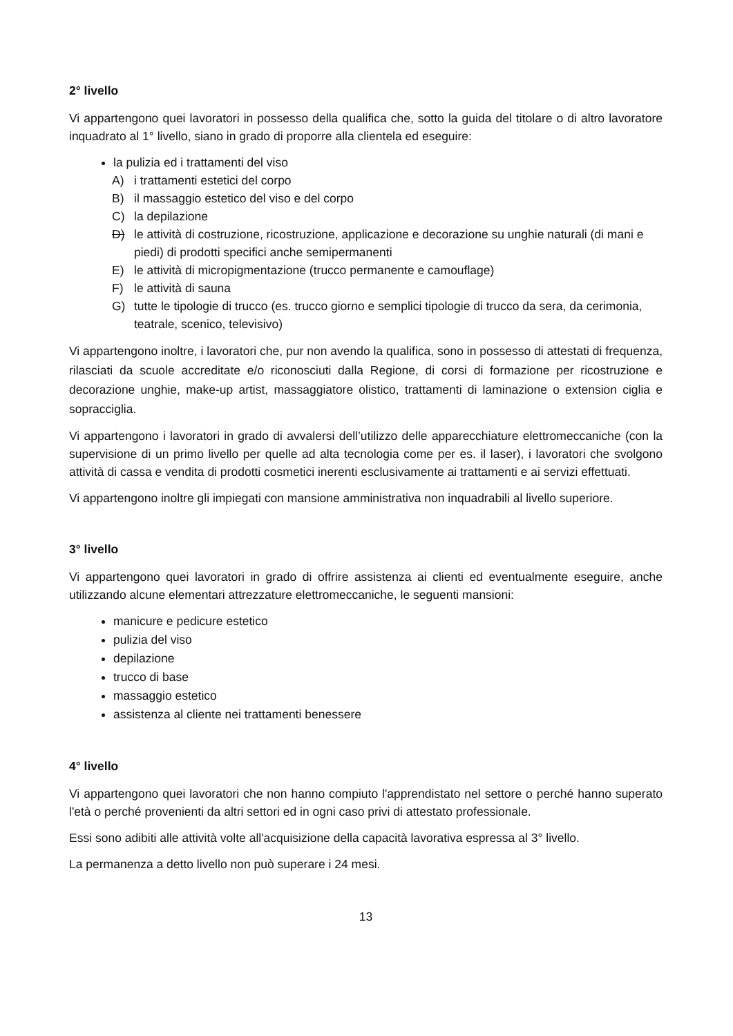2° livello
Vi appartengono quei lavoratori in possesso della qualifica che, sotto la guida del titolare o di altro lavoratore inquadrato al 1° livello, siano in grado di proporre alla clientela ed eseguire:
la pulizia ed i trattamenti del viso
A) i trattamenti estetici del corpo
B) il massaggio estetico del viso e del corpo
C) la depilazione
D) le attività di costruzione, ricostruzione, applicazione e decorazione su unghie naturali (di mani e piedi) di prodotti specifici anche semipermanenti
E) le attività di micropigmentazione (trucco permanente e camouflage)
F) le attività di sauna
G) tutte le tipologie di trucco (es. trucco giorno e semplici tipologie di trucco da sera, da cerimonia, teatrale, scenico, televisivo)
Vi appartengono inoltre, i lavoratori che, pur non avendo la qualifica, sono in possesso di attestati di frequenza, rilasciati da scuole accreditate e/o riconosciuti dalla Regione, di corsi di formazione per ricostruzione e decorazione unghie, make-up artist, massaggiatore olistico, trattamenti di laminazione o extension ciglia e sopracciglia.
Vi appartengono i lavoratori in grado di avvalersi dell’utilizzo delle apparecchiature elettromeccaniche (con la supervisione di un primo livello per quelle ad alta tecnologia come per es. il laser), i lavoratori che svolgono attività di cassa e vendita di prodotti cosmetici inerenti esclusivamente ai trattamenti e ai servizi effettuati.
Vi appartengono inoltre gli impiegati con mansione amministrativa non inquadrabili al livello superiore.
3° livello
Vi appartengono quei lavoratori in grado di offrire assistenza ai clienti ed eventualmente eseguire, anche utilizzando alcune elementari attrezzature elettromeccaniche, le seguenti mansioni:
manicure e pedicure estetico
pulizia del viso
depilazione
trucco di base
massaggio estetico
assistenza al cliente nei trattamenti benessere
4° livello
Vi appartengono quei lavoratori che non hanno compiuto l'apprendistato nel settore o perché hanno superato l'età o perché provenienti da altri settori ed in ogni caso privi di attestato professionale.
Essi sono adibiti alle attività volte all'acquisizione della capacità lavorativa espressa al 3° livello.
La permanenza a detto livello non può superare i 24 mesi.
13